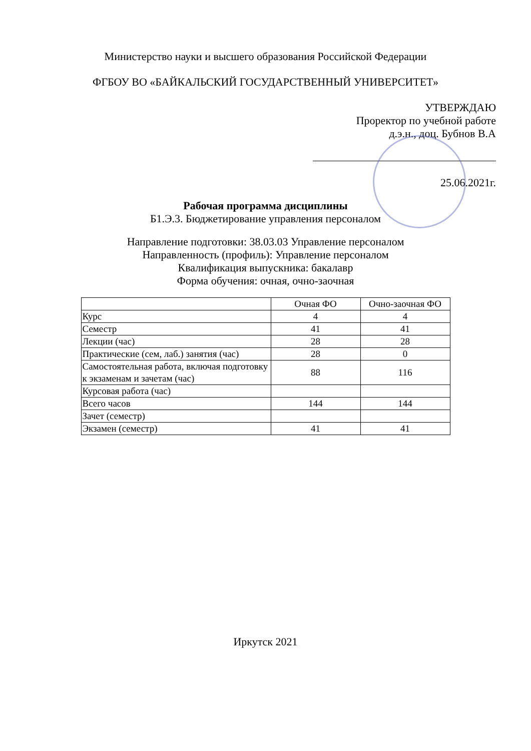Министерство науки и высшего образования Российской Федерации
ФГБОУ ВО «БАЙКАЛЬСКИЙ ГОСУДАРСТВЕННЫЙ УНИВЕРСИТЕТ»
УТВЕРЖДАЮ
Проректор по учебной работе
д.э.н., доц. Бубнов В.А
25.06.2021г.
Рабочая программа дисциплины
Б1.Э.3. Бюджетирование управления персоналом
Направление подготовки: 38.03.03 Управление персоналом
Направленность (профиль): Управление персоналом
Квалификация выпускника: бакалавр
Форма обучения: очная, очно-заочная
| | Очная ФО | Очно-заочная ФО |
| Курс | 4 | 4 |
| Семестр | 41 | 41 |
| Лекции (час) | 28 | 28 |
| Практические (сем, лаб.) занятия (час) | 28 | 0 |
| Самостоятельная работа, включая подготовку к экзаменам и зачетам (час) | 88 | 116 |
| Курсовая работа (час) | | |
| Всего часов | 144 | 144 |
| Зачет (семестр) | | |
| Экзамен (семестр) | 41 | 41 |
Иркутск 2021